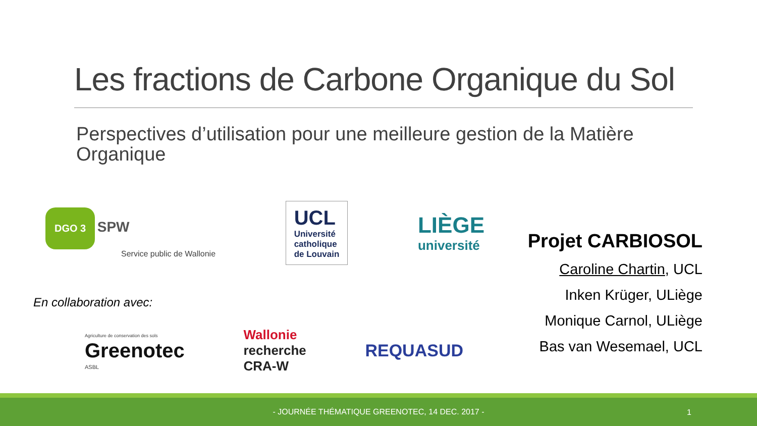Les fractions de Carbone Organique du Sol
Perspectives d’utilisation pour une meilleure gestion de la Matière Organique
DGO 3 SPW
Service public de Wallonie
UCL
Université
catholique
de Louvain
LIÈGE
université
En collaboration avec:
Agriculture de conservation des sols
Greenotec
ASBL
Wallonie
recherche
CRA-W
REQUASUD
Projet CARBIOSOL
Caroline Chartin, UCL
Inken Krüger, ULiège
Monique Carnol, ULiège
Bas van Wesemael, UCL
- JOURNÉE THÉMATIQUE GREENOTEC, 14 DEC. 2017 -
1